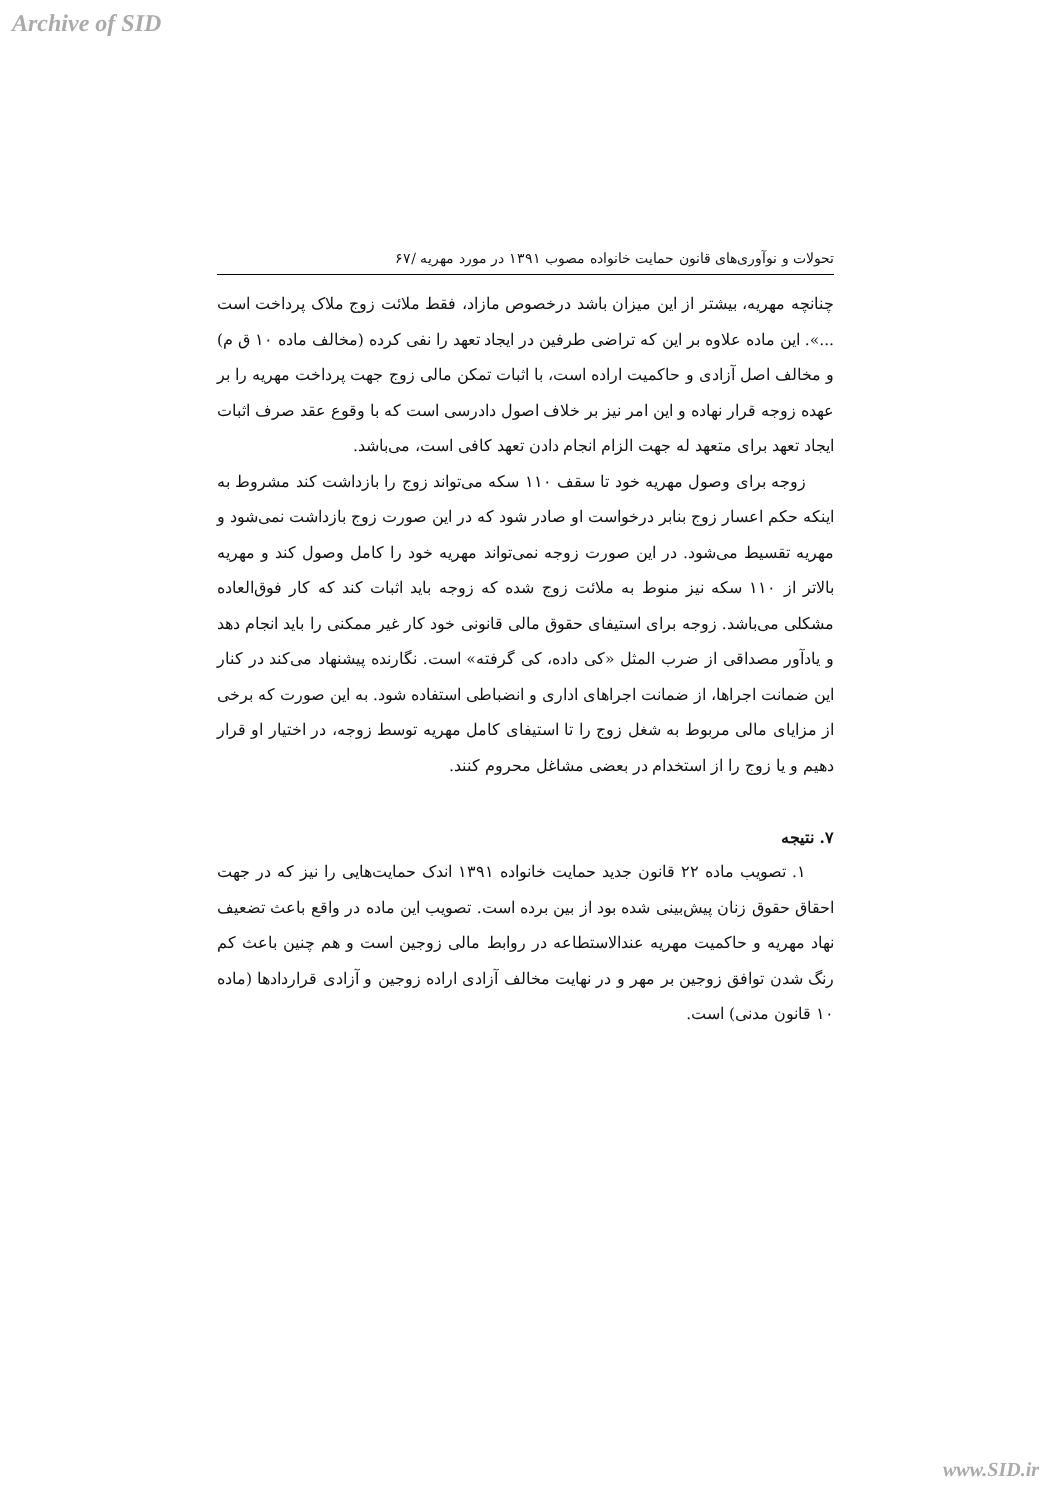Archive of SID
تحولات و نوآوری‌های قانون حمایت خانواده مصوب ۱۳۹۱ در مورد مهریه /۶۷
چنانچه مهریه، بیشتر از این میزان باشد درخصوص مازاد، فقط ملائت زوج ملاک پرداخت است ...». این ماده علاوه بر این که تراضی طرفین در ایجاد تعهد را نفی کرده (مخالف ماده ۱۰ ق م) و مخالف اصل آزادی و حاکمیت اراده است، با اثبات تمکن مالی زوج جهت پرداخت مهریه را بر عهده زوجه قرار نهاده و این امر نیز بر خلاف اصول دادرسی است که با وقوع عقد صرف اثبات ایجاد تعهد برای متعهد له جهت الزام انجام دادن تعهد کافی است، می‌باشد.
زوجه برای وصول مهریه خود تا سقف ۱۱۰ سکه می‌تواند زوج را بازداشت کند مشروط به اینکه حکم اعسار زوج بنابر درخواست او صادر شود که در این صورت زوج بازداشت نمی‌شود و مهریه تقسیط می‌شود. در این صورت زوجه نمی‌تواند مهریه خود را کامل وصول کند و مهریه بالاتر از ۱۱۰ سکه نیز منوط به ملائت زوج شده که زوجه باید اثبات کند که کار فوق‌العاده مشکلی می‌باشد. زوجه برای استیفای حقوق مالی قانونی خود کار غیر ممکنی را باید انجام دهد و یادآور مصداقی از ضرب المثل «کی داده، کی گرفته» است. نگارنده پیشنهاد می‌کند در کنار این ضمانت اجراها، از ضمانت اجراهای اداری و انضباطی استفاده شود. به این صورت که برخی از مزایای مالی مربوط به شغل زوج را تا استیفای کامل مهریه توسط زوجه، در اختیار او قرار دهیم و یا زوج را از استخدام در بعضی مشاغل محروم کنند.
۷. نتیجه
۱. تصویب ماده ۲۲ قانون جدید حمایت خانواده ۱۳۹۱ اندک حمایت‌هایی را نیز که در جهت احقاق حقوق زنان پیش‌بینی شده بود از بین برده است. تصویب این ماده در واقع باعث تضعیف نهاد مهریه و حاکمیت مهریه عندالاستطاعه در روابط مالی زوجین است و هم چنین باعث کم رنگ شدن توافق زوجین بر مهر و در نهایت مخالف آزادی اراده زوجین و آزادی قراردادها (ماده ۱۰ قانون مدنی) است.
www.SID.ir